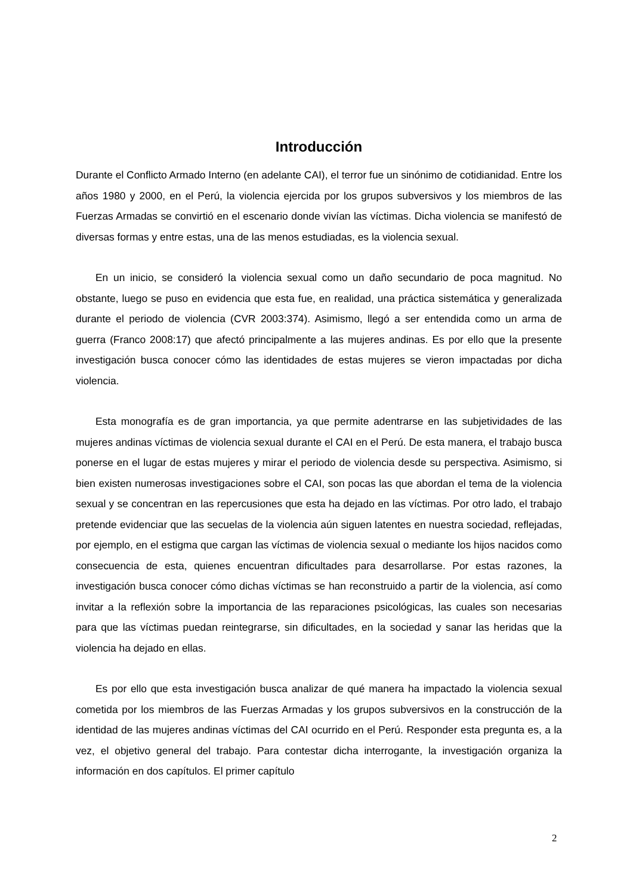Introducción
Durante el Conflicto Armado Interno (en adelante CAI), el terror fue un sinónimo de cotidianidad. Entre los años 1980 y 2000, en el Perú, la violencia ejercida por los grupos subversivos y los miembros de las Fuerzas Armadas se convirtió en el escenario donde vivían las víctimas. Dicha violencia se manifestó de diversas formas y entre estas, una de las menos estudiadas, es la violencia sexual.
En un inicio, se consideró la violencia sexual como un daño secundario de poca magnitud. No obstante, luego se puso en evidencia que esta fue, en realidad, una práctica sistemática y generalizada durante el periodo de violencia (CVR 2003:374). Asimismo, llegó a ser entendida como un arma de guerra (Franco 2008:17) que afectó principalmente a las mujeres andinas. Es por ello que la presente investigación busca conocer cómo las identidades de estas mujeres se vieron impactadas por dicha violencia.
Esta monografía es de gran importancia, ya que permite adentrarse en las subjetividades de las mujeres andinas víctimas de violencia sexual durante el CAI en el Perú. De esta manera, el trabajo busca ponerse en el lugar de estas mujeres y mirar el periodo de violencia desde su perspectiva. Asimismo, si bien existen numerosas investigaciones sobre el CAI, son pocas las que abordan el tema de la violencia sexual y se concentran en las repercusiones que esta ha dejado en las víctimas. Por otro lado, el trabajo pretende evidenciar que las secuelas de la violencia aún siguen latentes en nuestra sociedad, reflejadas, por ejemplo, en el estigma que cargan las víctimas de violencia sexual o mediante los hijos nacidos como consecuencia de esta, quienes encuentran dificultades para desarrollarse. Por estas razones, la investigación busca conocer cómo dichas víctimas se han reconstruido a partir de la violencia, así como invitar a la reflexión sobre la importancia de las reparaciones psicológicas, las cuales son necesarias para que las víctimas puedan reintegrarse, sin dificultades, en la sociedad y sanar las heridas que la violencia ha dejado en ellas.
Es por ello que esta investigación busca analizar de qué manera ha impactado la violencia sexual cometida por los miembros de las Fuerzas Armadas y los grupos subversivos en la construcción de la identidad de las mujeres andinas víctimas del CAI ocurrido en el Perú. Responder esta pregunta es, a la vez, el objetivo general del trabajo. Para contestar dicha interrogante, la investigación organiza la información en dos capítulos. El primer capítulo
2